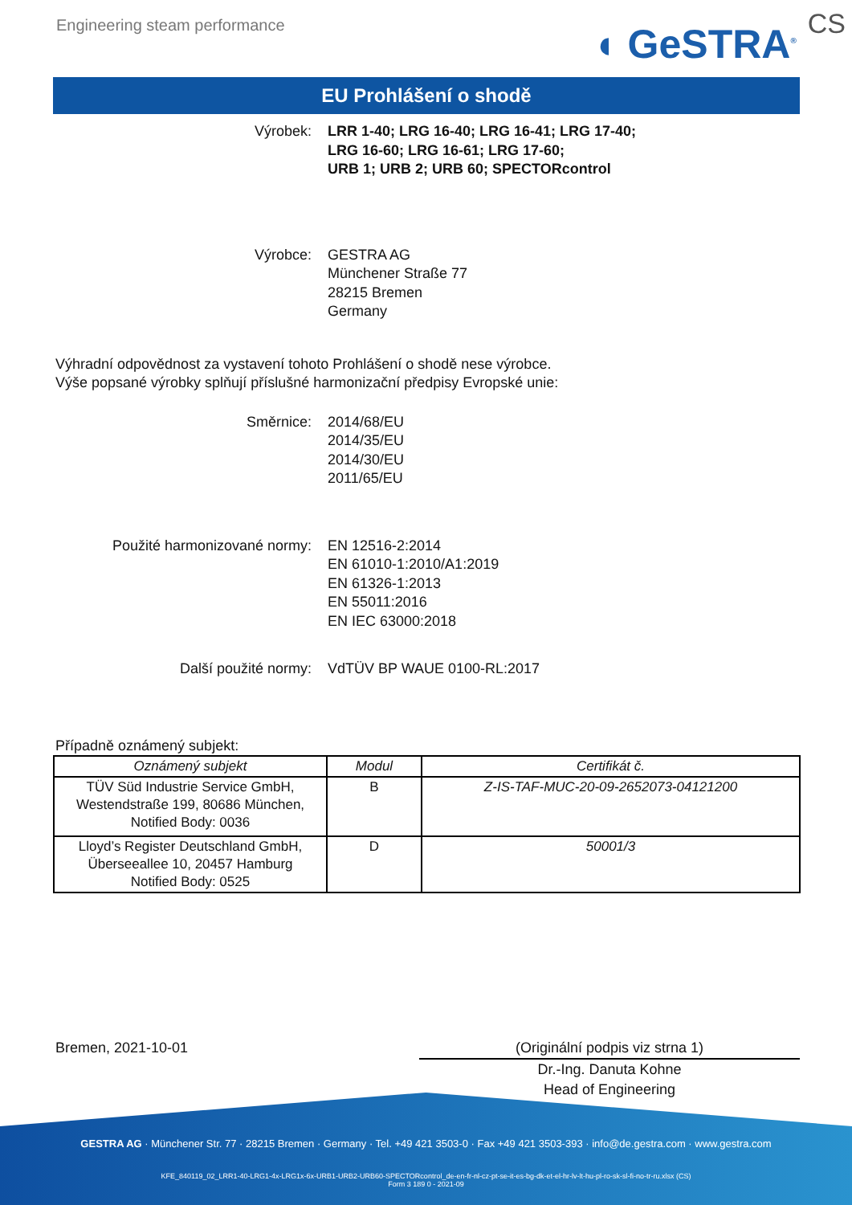Engineering steam performance
◖ GeSTRA<sup>®</sup> CS
EU Prohlášení o shodě
Výrobek: LRR 1-40; LRG 16-40; LRG 16-41; LRG 17-40;
LRG 16-60; LRG 16-61; LRG 17-60;
URB 1; URB 2; URB 60; SPECTORcontrol
Výrobce: GESTRA AG
Münchener Straße 77
28215 Bremen
Germany
Výhradní odpovědnost za vystavení tohoto Prohlášení o shodě nese výrobce.
Výše popsané výrobky splňují příslušné harmonizační předpisy Evropské unie:
Směrnice: 2014/68/EU
2014/35/EU
2014/30/EU
2011/65/EU
Použité harmonizované normy: EN 12516-2:2014
EN 61010-1:2010/A1:2019
EN 61326-1:2013
EN 55011:2016
EN IEC 63000:2018
Další použité normy: VdTÜV BP WAUE 0100-RL:2017
Případně oznámený subjekt:
| Oznámený subjekt | Modul | Certifikát č. |
| --- | --- | --- |
| TÜV Süd Industrie Service GmbH, Westendstraße 199, 80686 München, Notified Body: 0036 | B | Z-IS-TAF-MUC-20-09-2652073-04121200 |
| Lloyd’s Register Deutschland GmbH, Überseeallee 10, 20457 Hamburg Notified Body: 0525 | D | 50001/3 |
Bremen, 2021-10-01 (Originální podpis viz strna 1)
Dr.-Ing. Danuta Kohne
Head of Engineering
GESTRA AG · Münchener Str. 77 · 28215 Bremen · Germany · Tel. +49 421 3503-0 · Fax +49 421 3503-393 · info@de.gestra.com · www.gestra.com
KFE_840119_02_LRR1-40-LRG1-4x-LRG1x-6x-URB1-URB2-URB60-SPECTORcontrol_de-en-fr-nl-cz-pt-se-it-es-bg-dk-et-el-hr-lv-lt-hu-pl-ro-sk-sl-fi-no-tr-ru.xlsx (CS)
Form 3 189 0 - 2021-09